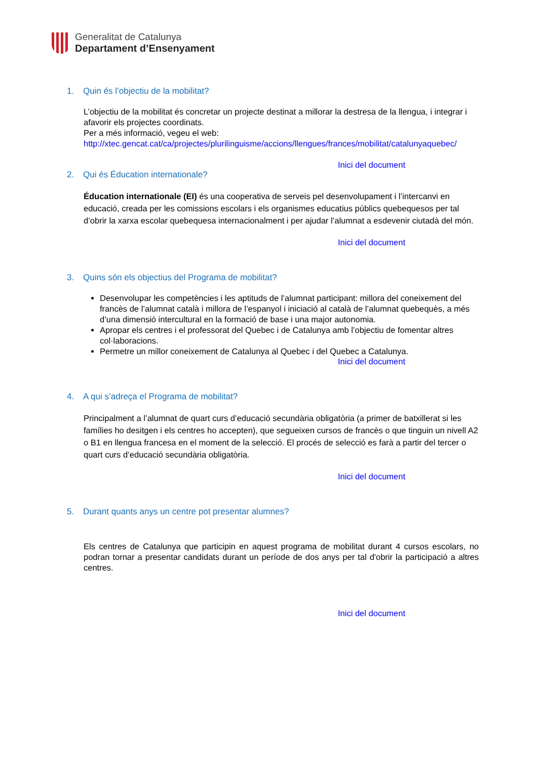Generalitat de Catalunya
Departament d’Ensenyament
1. Quin és l’objectiu de la mobilitat?
L’objectiu de la mobilitat és concretar un projecte destinat a millorar la destresa de la llengua, i integrar i afavorir els projectes coordinats.
Per a més informació, vegeu el web:
http://xtec.gencat.cat/ca/projectes/plurilinguisme/accions/llengues/frances/mobilitat/catalunyaquebec/
Inici del document
2. Qui és Éducation internationale?
Éducation internationale (EI) és una cooperativa de serveis pel desenvolupament i l’intercanvi en educació, creada per les comissions escolars i els organismes educatius públics quebequesos per tal d’obrir la xarxa escolar quebequesa internacionalment i per ajudar l’alumnat a esdevenir ciutadà del món.
Inici del document
3. Quins són els objectius del Programa de mobilitat?
Desenvolupar les competències i les aptituds de l’alumnat participant: millora del coneixement del francès de l’alumnat català i millora de l’espanyol i iniciació al català de l’alumnat quebequès, a més d’una dimensió intercultural en la formació de base i una major autonomia.
Apropar els centres i el professorat del Quebec i de Catalunya amb l’objectiu de fomentar altres col·laboracions.
Permetre un millor coneixement de Catalunya al Quebec i del Quebec a Catalunya.
Inici del document
4. A qui s’adreça el Programa de mobilitat?
Principalment a l’alumnat de quart curs d’educació secundària obligatòria (a primer de batxillerat si les famílies ho desitgen i els centres ho accepten), que segueixen cursos de francès o que tinguin un nivell A2 o B1 en llengua francesa en el moment de la selecció. El procés de selecció es farà a partir del tercer o quart curs d’educació secundària obligatòria.
Inici del document
5. Durant quants anys un centre pot presentar alumnes?
Els centres de Catalunya que participin en aquest programa de mobilitat durant 4 cursos escolars, no podran tornar a presentar candidats durant un període de dos anys per tal d'obrir la participació a altres centres.
Inici del document